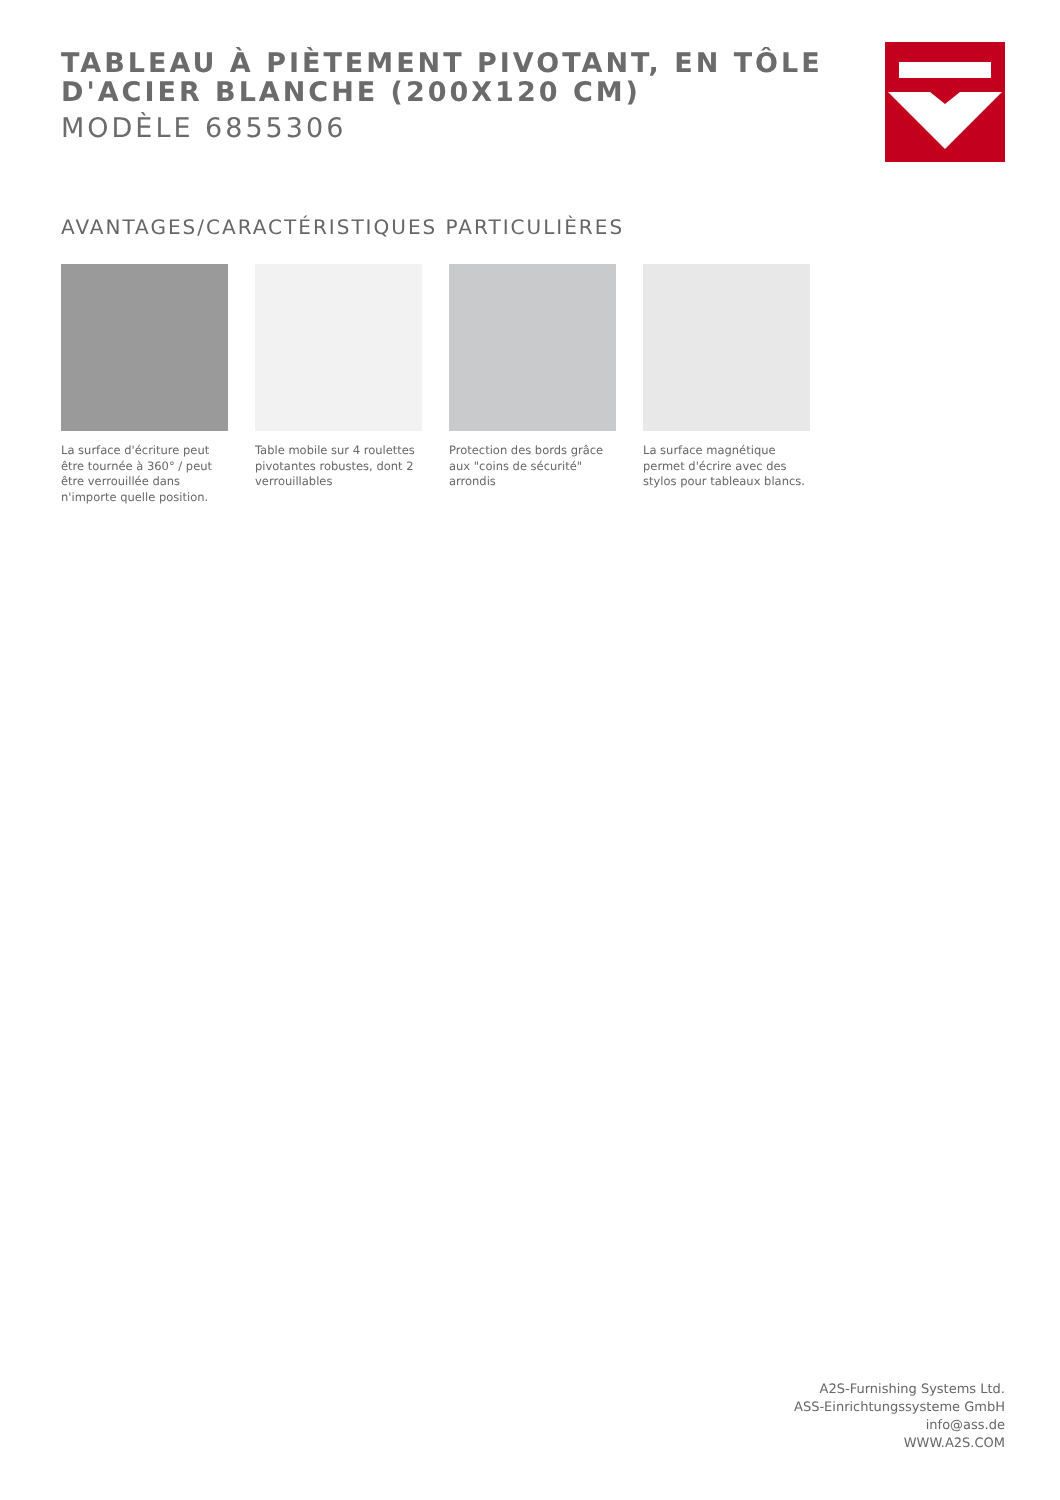TABLEAU À PIÈTEMENT PIVOTANT, EN TÔLE D'ACIER BLANCHE (200X120 CM)
MODÈLE 6855306
AVANTAGES/CARACTÉRISTIQUES PARTICULIÈRES
La surface d'écriture peut être tournée à 360° / peut être verrouillée dans n'importe quelle position.
Table mobile sur 4 roulettes pivotantes robustes, dont 2 verrouillables
Protection des bords grâce aux "coins de sécurité" arrondis
La surface magnétique permet d'écrire avec des stylos pour tableaux blancs.
A2S-Furnishing Systems Ltd.
ASS-Einrichtungssysteme GmbH
info@ass.de
WWW.A2S.COM